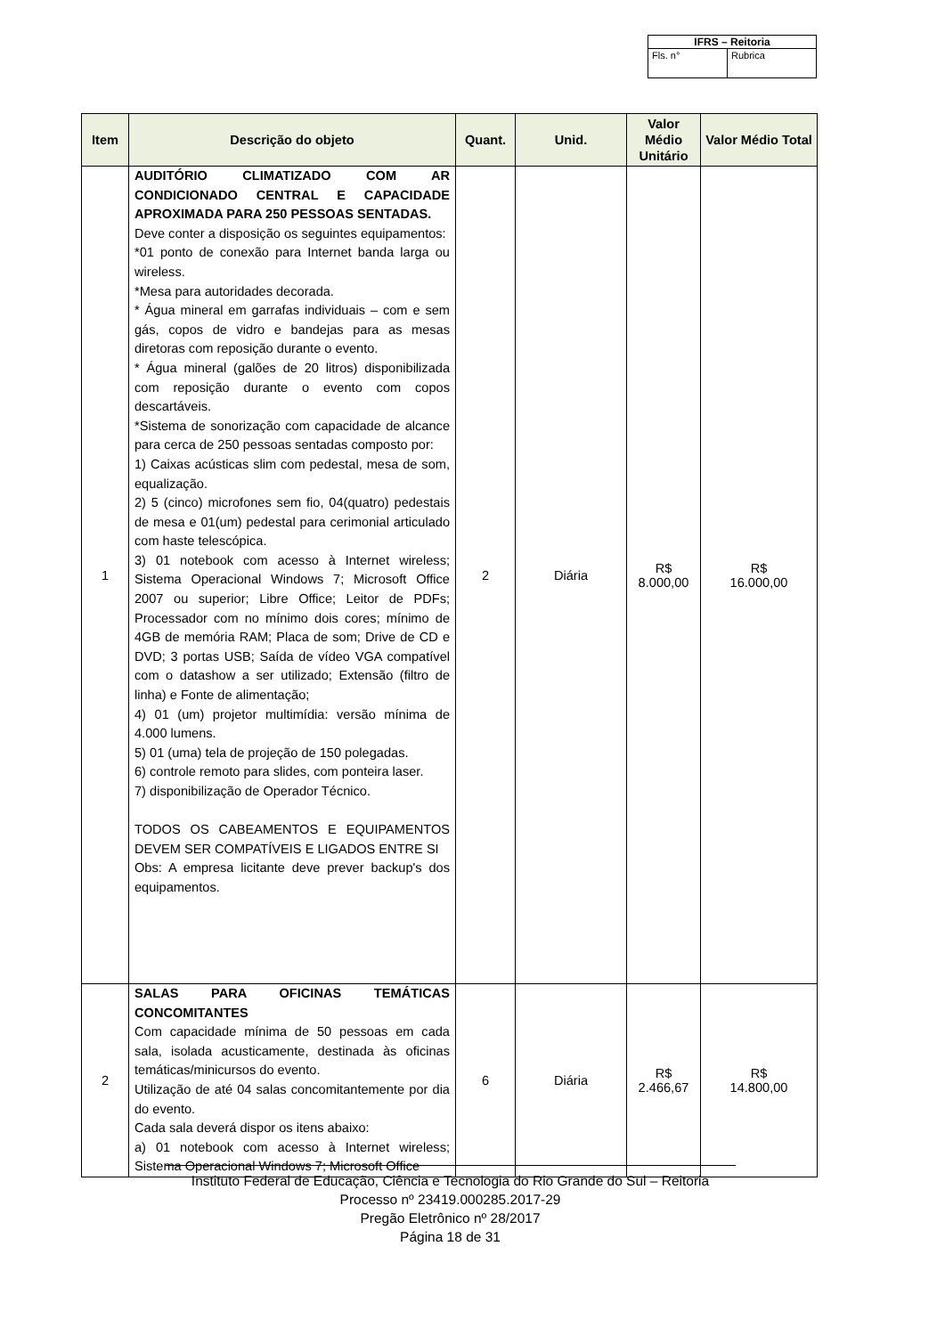| IFRS – Reitoria | |
| Fls. n° | Rubrica |
| Item | Descrição do objeto | Quant. | Unid. | Valor Médio Unitário | Valor Médio Total |
| --- | --- | --- | --- | --- | --- |
| 1 | AUDITÓRIO CLIMATIZADO COM AR CONDICIONADO CENTRAL E CAPACIDADE APROXIMADA PARA 250 PESSOAS SENTADAS. Deve conter a disposição os seguintes equipamentos: *01 ponto de conexão para Internet banda larga ou wireless. *Mesa para autoridades decorada. * Água mineral em garrafas individuais – com e sem gás, copos de vidro e bandejas para as mesas diretoras com reposição durante o evento. * Água mineral (galões de 20 litros) disponibilizada com reposição durante o evento com copos descartáveis. *Sistema de sonorização com capacidade de alcance para cerca de 250 pessoas sentadas composto por: 1) Caixas acústicas slim com pedestal, mesa de som, equalização. 2) 5 (cinco) microfones sem fio, 04(quatro) pedestais de mesa e 01(um) pedestal para cerimonial articulado com haste telescópica. 3) 01 notebook com acesso à Internet wireless; Sistema Operacional Windows 7; Microsoft Office 2007 ou superior; Libre Office; Leitor de PDFs; Processador com no mínimo dois cores; mínimo de 4GB de memória RAM; Placa de som; Drive de CD e DVD; 3 portas USB; Saída de vídeo VGA compatível com o datashow a ser utilizado; Extensão (filtro de linha) e Fonte de alimentação; 4) 01 (um) projetor multimídia: versão mínima de 4.000 lumens. 5) 01 (uma) tela de projeção de 150 polegadas. 6) controle remoto para slides, com ponteira laser. 7) disponibilização de Operador Técnico. TODOS OS CABEAMENTOS E EQUIPAMENTOS DEVEM SER COMPATÍVEIS E LIGADOS ENTRE SI Obs: A empresa licitante deve prever backup's dos equipamentos. | 2 | Diária | R$ 8.000,00 | R$ 16.000,00 |
| 2 | SALAS PARA OFICINAS TEMÁTICAS CONCOMITANTES Com capacidade mínima de 50 pessoas em cada sala, isolada acusticamente, destinada às oficinas temáticas/minicursos do evento. Utilização de até 04 salas concomitantemente por dia do evento. Cada sala deverá dispor os itens abaixo: a) 01 notebook com acesso à Internet wireless; Sistema Operacional Windows 7; Microsoft Office | 6 | Diária | R$ 2.466,67 | R$ 14.800,00 |
Instituto Federal de Educação, Ciência e Tecnologia do Rio Grande do Sul – Reitoria
Processo nº 23419.000285.2017-29
Pregão Eletrônico nº 28/2017
Página 18 de 31